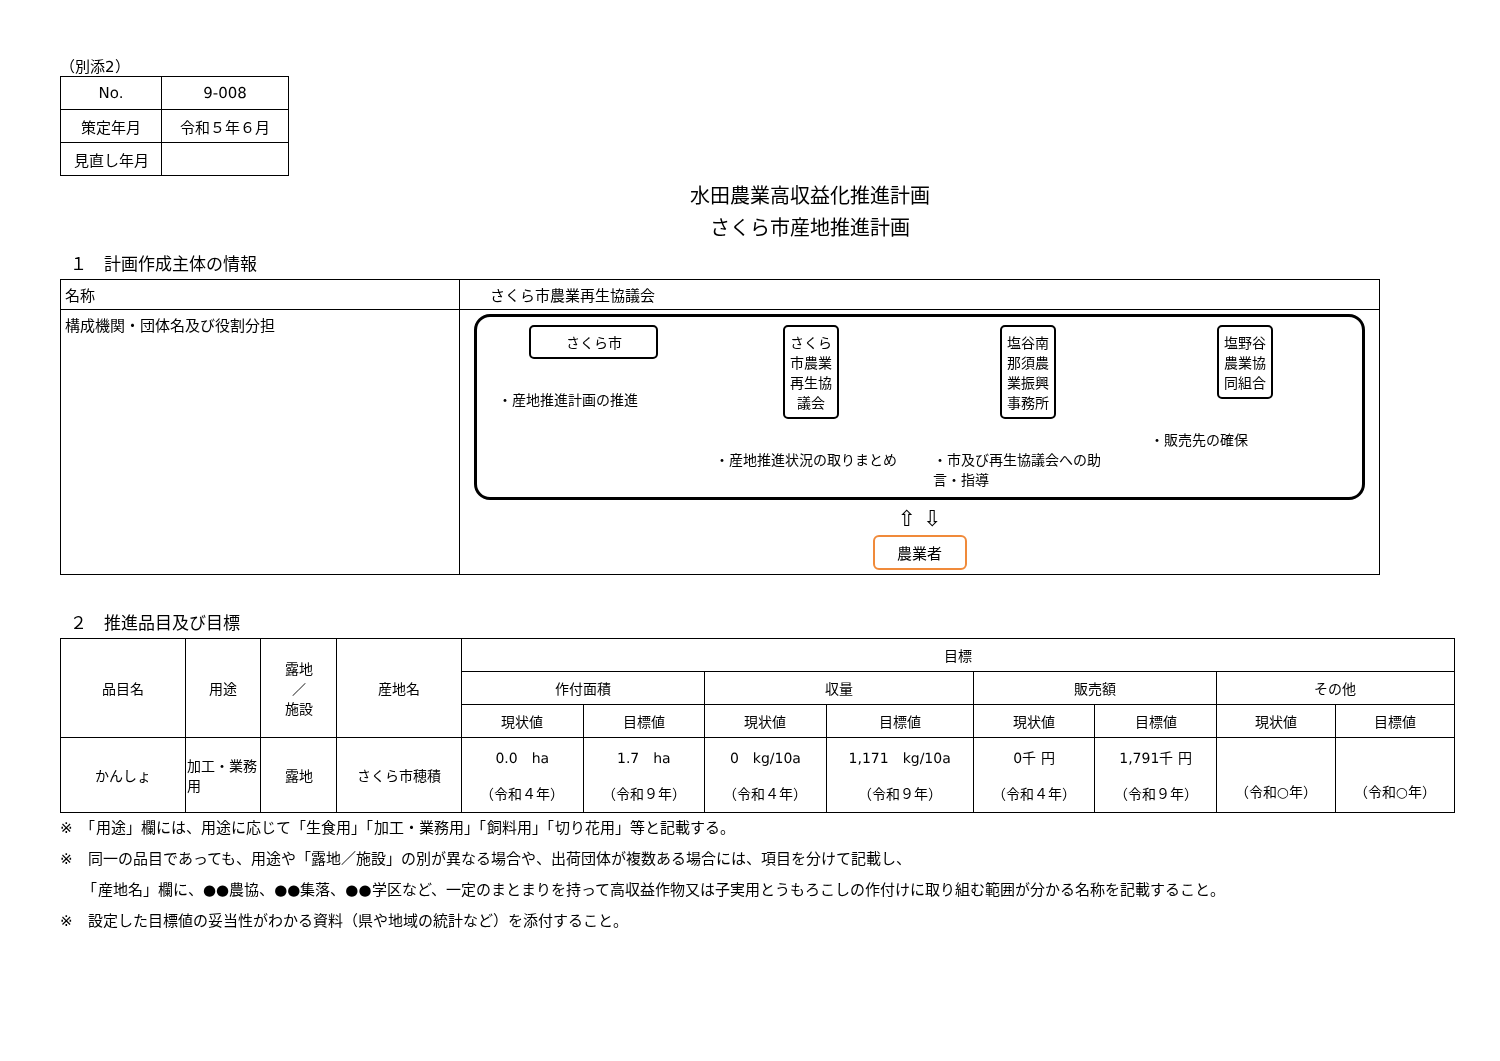（別添2）
| No. | 9-008 |
| 策定年月 | 令和５年６月 |
| 見直し年月 | |
水田農業高収益化推進計画
さくら市産地推進計画
１　計画作成主体の情報
| 名称 | さくら市農業再生協議会 |
| 構成機関・団体名及び役割分担 | さくら市 ・産地推進計画の推進 さくら市農業再生協議会 ・産地推進状況の取りまとめ 塩谷南那須農業振興事務所 ・市及び再生協議会への助言・指導 塩野谷農業協同組合 ・販売先の確保 ⇧ ⇩ 農業者 |
２　推進品目及び目標
| 品目名 | 用途 | 露地 ／ 施設 | 産地名 | 目標 | | | | | | | |
| | | | | 作付面積 | | 収量 | | 販売額 | | その他 | |
| | | | | 現状値 | 目標値 | 現状値 | 目標値 | 現状値 | 目標値 | 現状値 | 目標値 |
| かんしょ | 加工・業務用 | 露地 | さくら市穂積 | 0.0 ha （令和４年） | 1.7 ha （令和９年） | 0 kg/10a （令和４年） | 1,171 kg/10a （令和９年） | 0千 円 （令和４年） | 1,791千 円 （令和９年） | （令和○年） | （令和○年） |
※　「用途」欄には、用途に応じて「生食用」「加工・業務用」「飼料用」「切り花用」等と記載する。
※　同一の品目であっても、用途や「露地／施設」の別が異なる場合や、出荷団体が複数ある場合には、項目を分けて記載し、
　　「産地名」欄に、●●農協、●●集落、●●学区など、一定のまとまりを持って高収益作物又は子実用とうもろこしの作付けに取り組む範囲が分かる名称を記載すること。
※　設定した目標値の妥当性がわかる資料（県や地域の統計など）を添付すること。